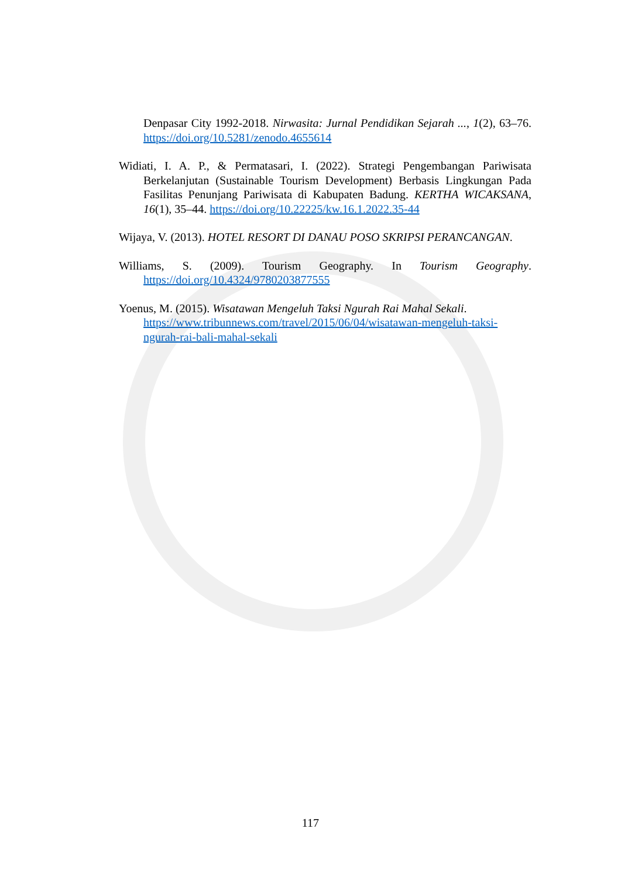Denpasar City 1992-2018. Nirwasita: Jurnal Pendidikan Sejarah ..., 1(2), 63–76. https://doi.org/10.5281/zenodo.4655614
Widiati, I. A. P., & Permatasari, I. (2022). Strategi Pengembangan Pariwisata Berkelanjutan (Sustainable Tourism Development) Berbasis Lingkungan Pada Fasilitas Penunjang Pariwisata di Kabupaten Badung. KERTHA WICAKSANA, 16(1), 35–44. https://doi.org/10.22225/kw.16.1.2022.35-44
Wijaya, V. (2013). HOTEL RESORT DI DANAU POSO SKRIPSI PERANCANGAN.
Williams, S. (2009). Tourism Geography. In Tourism Geography. https://doi.org/10.4324/9780203877555
Yoenus, M. (2015). Wisatawan Mengeluh Taksi Ngurah Rai Mahal Sekali. https://www.tribunnews.com/travel/2015/06/04/wisatawan-mengeluh-taksi-ngurah-rai-bali-mahal-sekali
117